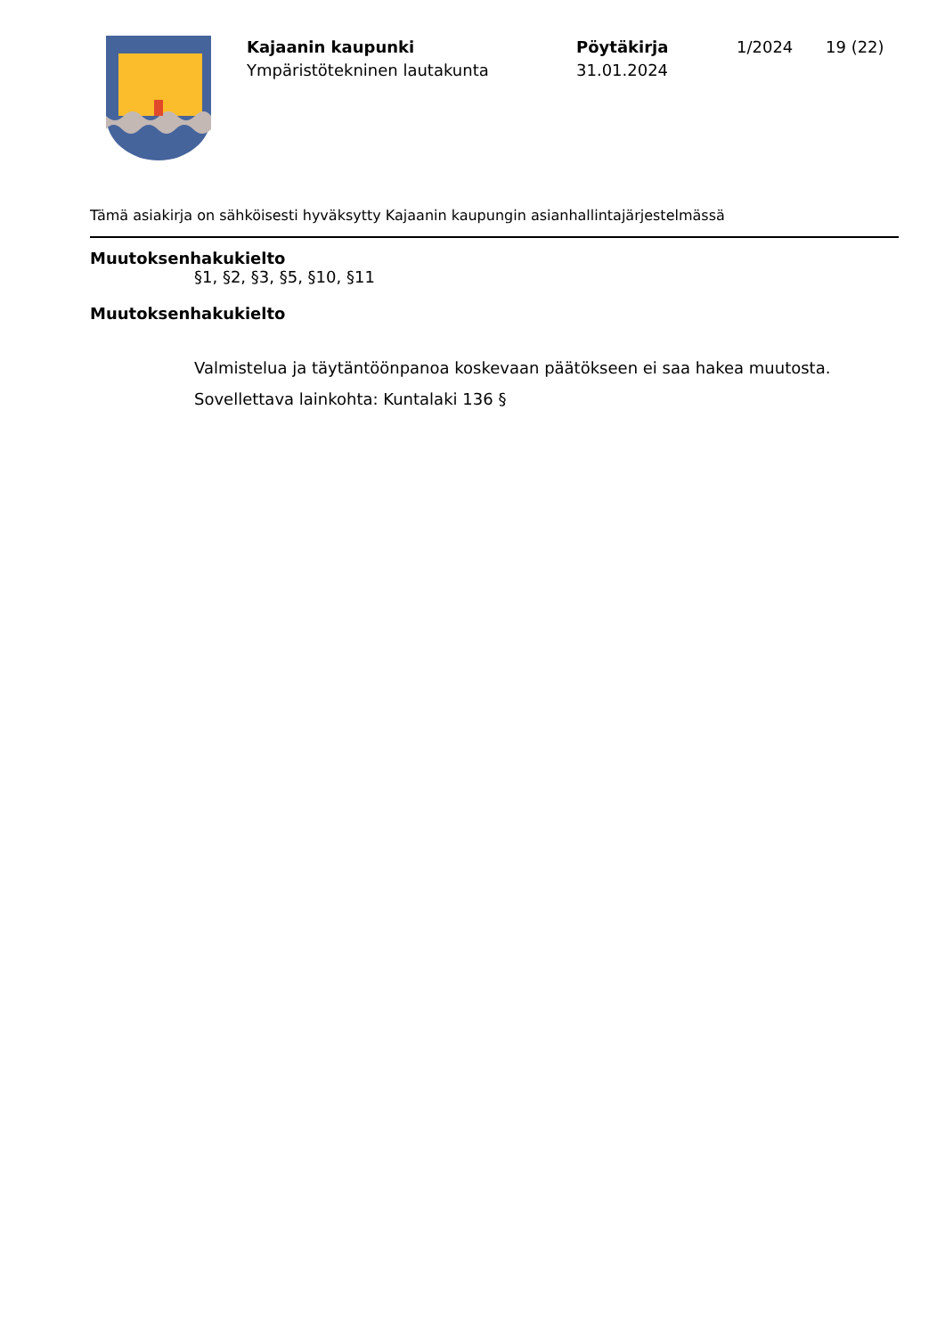Kajaanin kaupunki
Ympäristötekninen lautakunta
Pöytäkirja
31.01.2024
1/2024 19 (22)
Tämä asiakirja on sähköisesti hyväksytty Kajaanin kaupungin asianhallintajärjestelmässä
Muutoksenhakukielto
§1, §2, §3, §5, §10, §11
Muutoksenhakukielto
Valmistelua ja täytäntöönpanoa koskevaan päätökseen ei saa hakea muutosta.
Sovellettava lainkohta: Kuntalaki 136 §